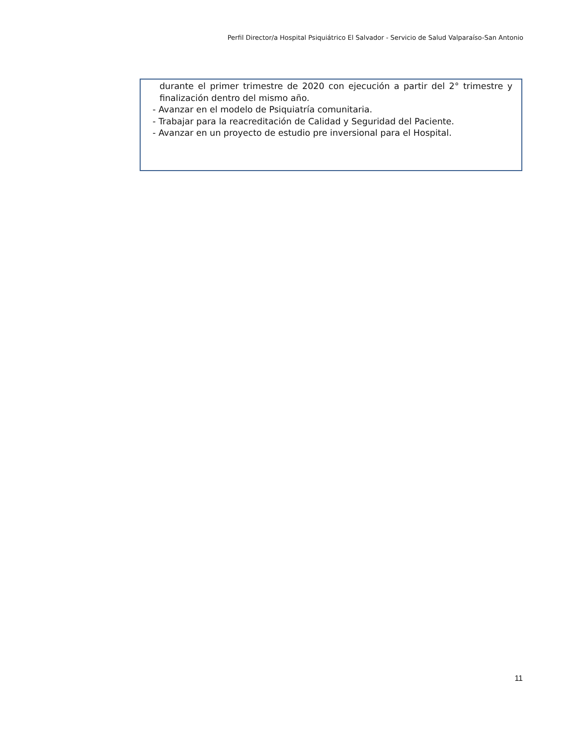Perfil Director/a Hospital Psiquiátrico El Salvador - Servicio de Salud Valparaíso-San Antonio
durante el primer trimestre de 2020 con ejecución a partir del 2° trimestre y finalización dentro del mismo año.
- Avanzar en el modelo de Psiquiatría comunitaria.
- Trabajar para la reacreditación de Calidad y Seguridad del Paciente.
- Avanzar en un proyecto de estudio pre inversional para el Hospital.
11